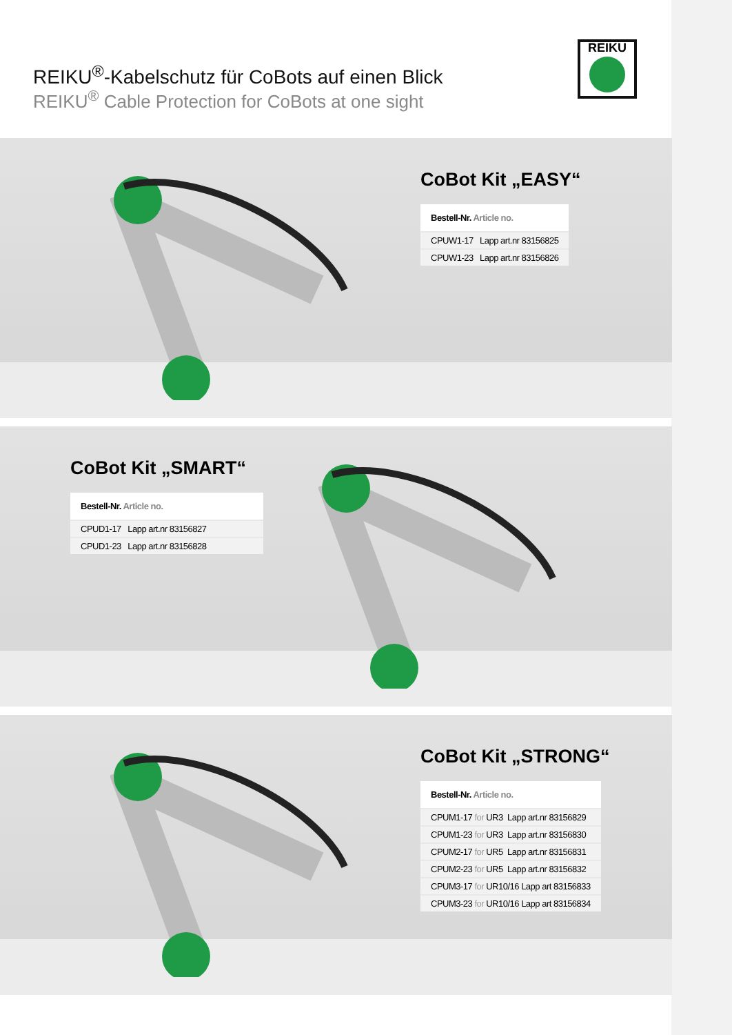REIKU<sup>®</sup>-Kabelschutz für CoBots auf einen Blick
REIKU<sup>®</sup> Cable Protection for CoBots at one sight
REIKU
CoBot Kit „EASY“
| Bestell-Nr. Article no. |
| --- |
| CPUW1-17 Lapp art.nr 83156825 |
| CPUW1-23 Lapp art.nr 83156826 |
CoBot Kit „SMART“
| Bestell-Nr. Article no. |
| --- |
| CPUD1-17 Lapp art.nr 83156827 |
| CPUD1-23 Lapp art.nr 83156828 |
CoBot Kit „STRONG“
| Bestell-Nr. Article no. |
| --- |
| CPUM1-17 for UR3 Lapp art.nr 83156829 |
| CPUM1-23 for UR3 Lapp art.nr 83156830 |
| CPUM2-17 for UR5 Lapp art.nr 83156831 |
| CPUM2-23 for UR5 Lapp art.nr 83156832 |
| CPUM3-17 for UR10/16 Lapp art 83156833 |
| CPUM3-23 for UR10/16 Lapp art 83156834 |